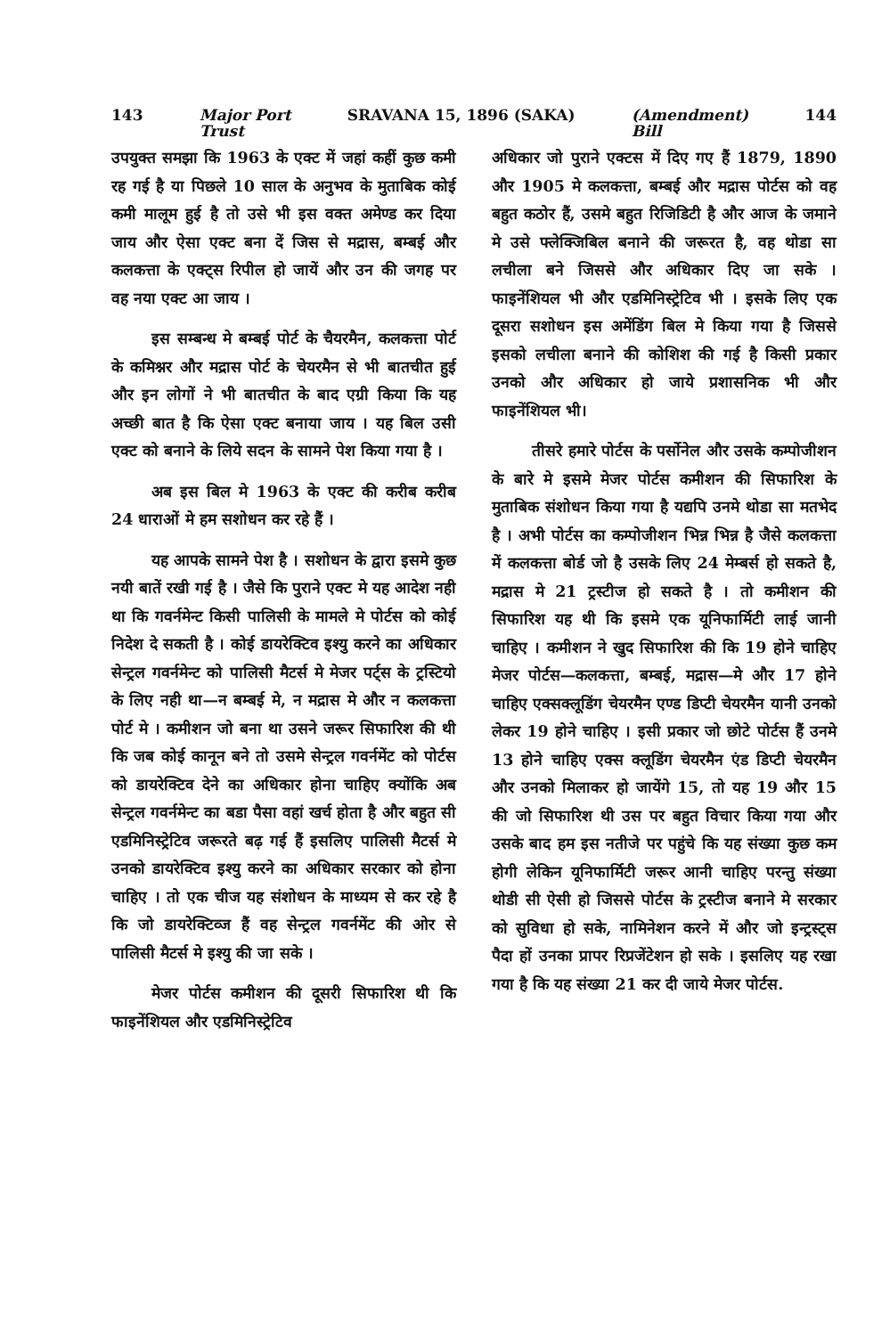143 Major Port
Trust SRAVANA 15, 1896 (SAKA) (Amendment)
Bill 144
उपयुक्त समझा कि 1963 के एक्ट में जहां कहीं कुछ कमी रह गई है या पिछले 10 साल के अनुभव के मुताबिक कोई कमी मालूम हुई है तो उसे भी इस वक्त अमेण्ड कर दिया जाय और ऐसा एक्ट बना दें जिस से मद्रास, बम्बई और कलकत्ता के एक्ट्स रिपील हो जायें और उन की जगह पर वह नया एक्ट आ जाय ।
इस सम्बन्ध मे बम्बई पोर्ट के चैयरमैन, कलकत्ता पोर्ट के कमिश्नर और मद्रास पोर्ट के चेयरमैन से भी बातचीत हुई और इन लोगों ने भी बातचीत के बाद एग्री किया कि यह अच्छी बात है कि ऐसा एक्ट बनाया जाय । यह बिल उसी एक्ट को बनाने के लिये सदन के सामने पेश किया गया है ।
अब इस बिल मे 1963 के एक्ट की करीब करीब 24 धाराओं मे हम सशोधन कर रहे हैं ।
यह आपके सामने पेश है । सशोधन के द्वारा इसमे कुछ नयी बातें रखी गई है । जैसे कि पुराने एक्ट मे यह आदेश नही था कि गवर्नमेन्ट किसी पालिसी के मामले मे पोर्टस को कोई निदेश दे सकती है । कोई डायरेक्टिव इश्यु करने का अधिकार सेन्ट्रल गवर्नमेन्ट को पालिसी मैटर्स मे मेजर पर्ट्स के ट्रस्टियो के लिए नही था—न बम्बई मे, न मद्रास मे और न कलकत्ता पोर्ट मे । कमीशन जो बना था उसने जरूर सिफारिश की थी कि जब कोई कानून बने तो उसमे सेन्ट्रल गवर्नमेंट को पोर्टस को डायरेक्टिव देने का अधिकार होना चाहिए क्योंकि अब सेन्ट्रल गवर्नमेन्ट का बडा पैसा वहां खर्च होता है और बहुत सी एडमिनिस्ट्रेटिव जरूरते बढ़ गई हैं इसलिए पालिसी मैटर्स मे उनको डायरेक्टिव इश्यु करने का अधिकार सरकार को होना चाहिए । तो एक चीज यह संशोधन के माध्यम से कर रहे है कि जो डायरेक्टिव्ज हैं वह सेन्ट्रल गवर्नमेंट की ओर से पालिसी मैटर्स मे इश्यु की जा सके ।
मेजर पोर्टस कमीशन की दूसरी सिफारिश थी कि फाइनेंशियल और एडमिनिस्ट्रेटिव
अधिकार जो पुराने एक्टस में दिए गए हैं 1879, 1890 और 1905 मे कलकत्ता, बम्बई और मद्रास पोर्टस को वह बहुत कठोर हैं, उसमे बहुत रिजिडिटी है और आज के जमाने मे उसे फ्लेक्जिबिल बनाने की जरूरत है, वह थोडा सा लचीला बने जिससे और अधिकार दिए जा सके । फाइनेंशियल भी और एडमिनिस्ट्रेटिव भी । इसके लिए एक दूसरा सशोधन इस अमेंडिंग बिल मे किया गया है जिससे इसको लचीला बनाने की कोशिश की गई है किसी प्रकार उनको और अधिकार हो जाये प्रशासनिक भी और फाइनेंशियल भी।
तीसरे हमारे पोर्टस के पर्सोनेल और उसके कम्पोजीशन के बारे मे इसमे मेजर पोर्टस कमीशन की सिफारिश के मुताबिक संशोधन किया गया है यद्यपि उनमे थोडा सा मतभेद है । अभी पोर्टस का कम्पोजीशन भिन्न भिन्न है जैसे कलकत्ता में कलकत्ता बोर्ड जो है उसके लिए 24 मेम्बर्स हो सकते है, मद्रास मे 21 ट्रस्टीज हो सकते है । तो कमीशन की सिफारिश यह थी कि इसमे एक यूनिफार्मिटी लाई जानी चाहिए । कमीशन ने खुद सिफारिश की कि 19 होने चाहिए मेजर पोर्टस—कलकत्ता, बम्बई, मद्रास—मे और 17 होने चाहिए एक्सक्लूडिंग चेयरमैन एण्ड डिप्टी चेयरमैन यानी उनको लेकर 19 होने चाहिए । इसी प्रकार जो छोटे पोर्टस हैं उनमे 13 होने चाहिए एक्स क्लूडिंग चेयरमैन एंड डिप्टी चेयरमैन और उनको मिलाकर हो जायेंगे 15, तो यह 19 और 15 की जो सिफारिश थी उस पर बहुत विचार किया गया और उसके बाद हम इस नतीजे पर पहुंचे कि यह संख्या कुछ कम होगी लेकिन यूनिफार्मिटी जरूर आनी चाहिए परन्तु संख्या थोडी सी ऐसी हो जिससे पोर्टस के ट्रस्टीज बनाने मे सरकार को सुविधा हो सके, नामिनेशन करने में और जो इन्ट्रस्ट्स पैदा हों उनका प्रापर रिप्रजेंटेशन हो सके । इसलिए यह रखा गया है कि यह संख्या 21 कर दी जाये मेजर पोर्टस.